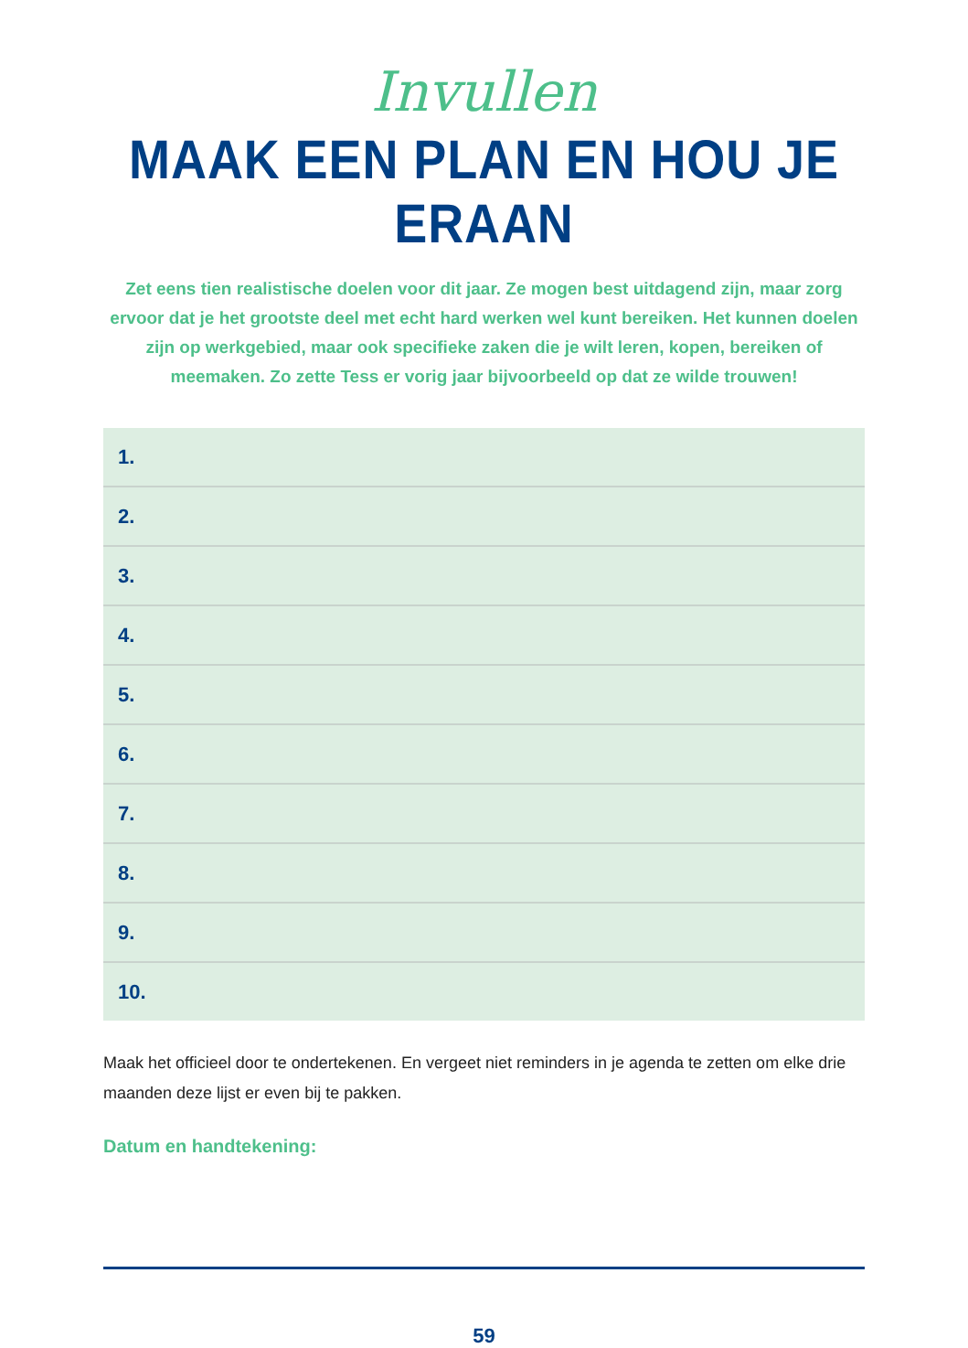Invullen
MAAK EEN PLAN EN HOU JE ERAAN
Zet eens tien realistische doelen voor dit jaar. Ze mogen best uitdagend zijn, maar zorg ervoor dat je het grootste deel met echt hard werken wel kunt bereiken. Het kunnen doelen zijn op werkgebied, maar ook specifieke zaken die je wilt leren, kopen, bereiken of meemaken. Zo zette Tess er vorig jaar bijvoorbeeld op dat ze wilde trouwen!
1.
2.
3.
4.
5.
6.
7.
8.
9.
10.
Maak het officieel door te ondertekenen. En vergeet niet reminders in je agenda te zetten om elke drie maanden deze lijst er even bij te pakken.
Datum en handtekening:
59